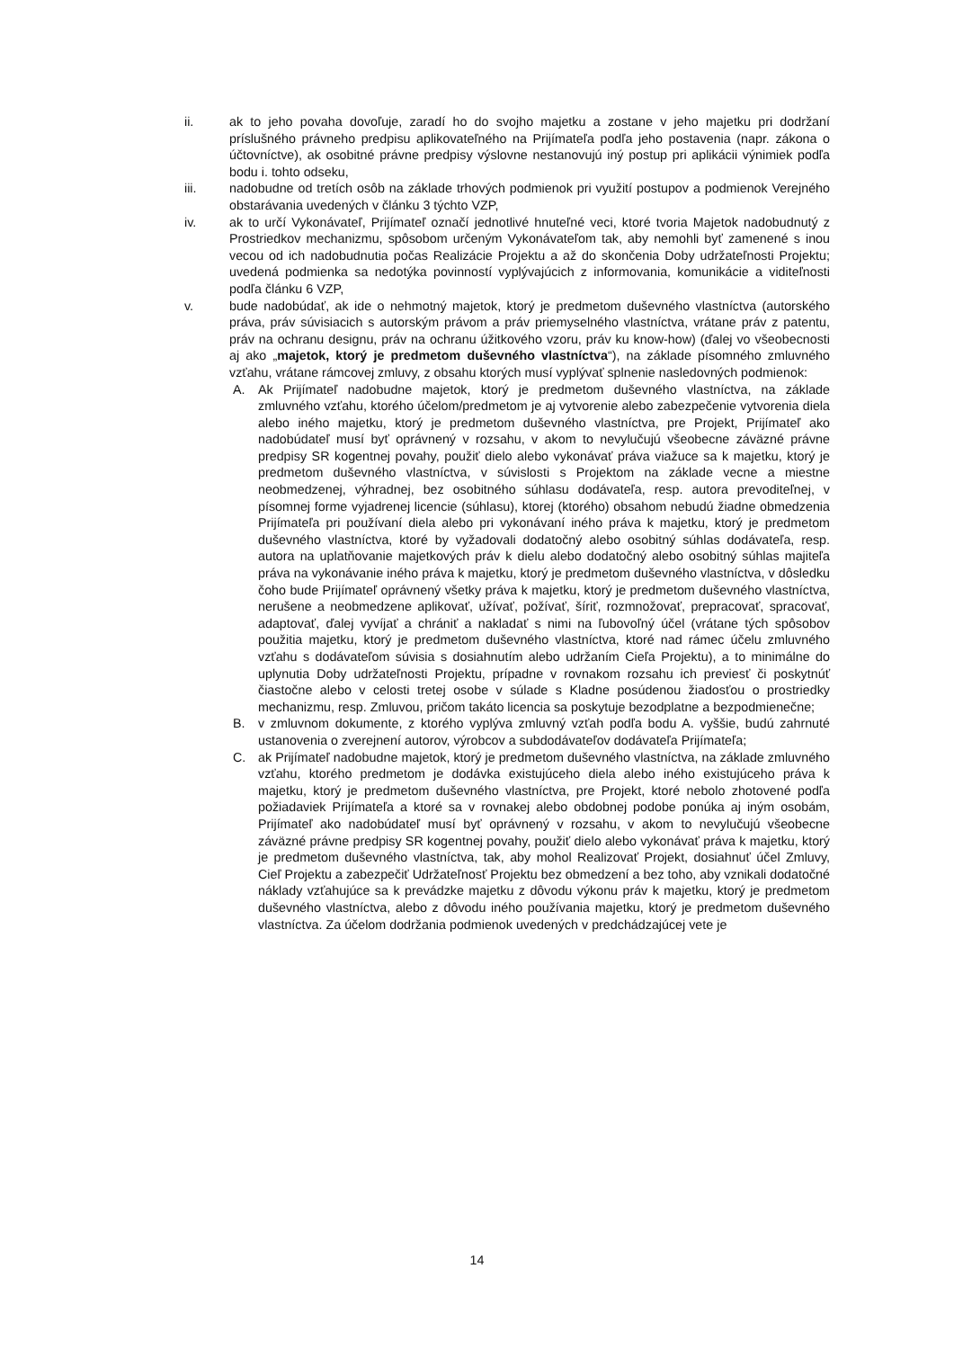ii. ak to jeho povaha dovoľuje, zaradí ho do svojho majetku a zostane v jeho majetku pri dodržaní príslušného právneho predpisu aplikovateľného na Prijímateľa podľa jeho postavenia (napr. zákona o účtovníctve), ak osobitné právne predpisy výslovne nestanovujú iný postup pri aplikácii výnimiek podľa bodu i. tohto odseku,
iii. nadobudne od tretích osôb na základe trhových podmienok pri využití postupov a podmienok Verejného obstarávania uvedených v článku 3 týchto VZP,
iv. ak to určí Vykonávateľ, Prijímateľ označí jednotlivé hnuteľné veci, ktoré tvoria Majetok nadobudnutý z Prostriedkov mechanizmu, spôsobom určeným Vykonávateľom tak, aby nemohli byť zamenené s inou vecou od ich nadobudnutia počas Realizácie Projektu a až do skončenia Doby udržateľnosti Projektu; uvedená podmienka sa nedotýka povinností vyplývajúcich z informovania, komunikácie a viditeľnosti podľa článku 6 VZP,
v. bude nadobúdať, ak ide o nehmotný majetok, ktorý je predmetom duševného vlastníctva (autorského práva, práv súvisiacich s autorským právom a práv priemyselného vlastníctva, vrátane práv z patentu, práv na ochranu designu, práv na ochranu úžitkového vzoru, práv ku know-how) (ďalej vo všeobecnosti aj ako „majetok, ktorý je predmetom duševného vlastníctva“), na základe písomného zmluvného vzťahu, vrátane rámcovej zmluvy, z obsahu ktorých musí vyplývať splnenie nasledovných podmienok:
A. Ak Prijímateľ nadobudne majetok, ktorý je predmetom duševného vlastníctva, na základe zmluvného vzťahu, ktorého účelom/predmetom je aj vytvorenie alebo zabezpečenie vytvorenia diela alebo iného majetku, ktorý je predmetom duševného vlastníctva, pre Projekt, Prijímateľ ako nadobúdateľ musí byť oprávnený v rozsahu, v akom to nevylučujú všeobecne záväzné právne predpisy SR kogentnej povahy, použiť dielo alebo vykonávať práva viažuce sa k majetku, ktorý je predmetom duševného vlastníctva, v súvislosti s Projektom na základe vecne a miestne neobmedzenej, výhradnej, bez osobitného súhlasu dodávateľa, resp. autora prevoditeľnej, v písomnej forme vyjadrenej licencie (súhlasu), ktorej (ktorého) obsahom nebudú žiadne obmedzenia Prijímateľa pri používaní diela alebo pri vykonávaní iného práva k majetku, ktorý je predmetom duševného vlastníctva, ktoré by vyžadovali dodatočný alebo osobitný súhlas dodávateľa, resp. autora na uplatňovanie majetkových práv k dielu alebo dodatočný alebo osobitný súhlas majiteľa práva na vykonávanie iného práva k majetku, ktorý je predmetom duševného vlastníctva, v dôsledku čoho bude Prijímateľ oprávnený všetky práva k majetku, ktorý je predmetom duševného vlastníctva, nerušene a neobmedzene aplikovať, užívať, požívať, šíriť, rozmnožovať, prepracovať, spracovať, adaptovať, ďalej vyvíjať a chrániť a nakladať s nimi na ľubovoľný účel (vrátane tých spôsobov použitia majetku, ktorý je predmetom duševného vlastníctva, ktoré nad rámec účelu zmluvného vzťahu s dodávateľom súvisia s dosiahnutím alebo udržaním Cieľa Projektu), a to minimálne do uplynutia Doby udržateľnosti Projektu, prípadne v rovnakom rozsahu ich previesť či poskytnúť čiastočne alebo v celosti tretej osobe v súlade s Kladne posúdenou žiadosťou o prostriedky mechanizmu, resp. Zmluvou, pričom takáto licencia sa poskytuje bezodplatne a bezpodmienečne;
B. v zmluvnom dokumente, z ktorého vyplýva zmluvný vzťah podľa bodu A. vyššie, budú zahrnuté ustanovenia o zverejnení autorov, výrobcov a subdodávateľov dodávateľa Prijímateľa;
C. ak Prijímateľ nadobudne majetok, ktorý je predmetom duševného vlastníctva, na základe zmluvného vzťahu, ktorého predmetom je dodávka existujúceho diela alebo iného existujúceho práva k majetku, ktorý je predmetom duševného vlastníctva, pre Projekt, ktoré nebolo zhotovené podľa požiadaviek Prijímateľa a ktoré sa v rovnakej alebo obdobnej podobe ponúka aj iným osobám, Prijímateľ ako nadobúdateľ musí byť oprávnený v rozsahu, v akom to nevylučujú všeobecne záväzné právne predpisy SR kogentnej povahy, použiť dielo alebo vykonávať práva k majetku, ktorý je predmetom duševného vlastníctva, tak, aby mohol Realizovať Projekt, dosiahnuť účel Zmluvy, Cieľ Projektu a zabezpečiť Udržateľnosť Projektu bez obmedzení a bez toho, aby vznikali dodatočné náklady vzťahujúce sa k prevádzke majetku z dôvodu výkonu práv k majetku, ktorý je predmetom duševného vlastníctva, alebo z dôvodu iného používania majetku, ktorý je predmetom duševného vlastníctva. Za účelom dodržania podmienok uvedených v predchádzajúcej vete je
14